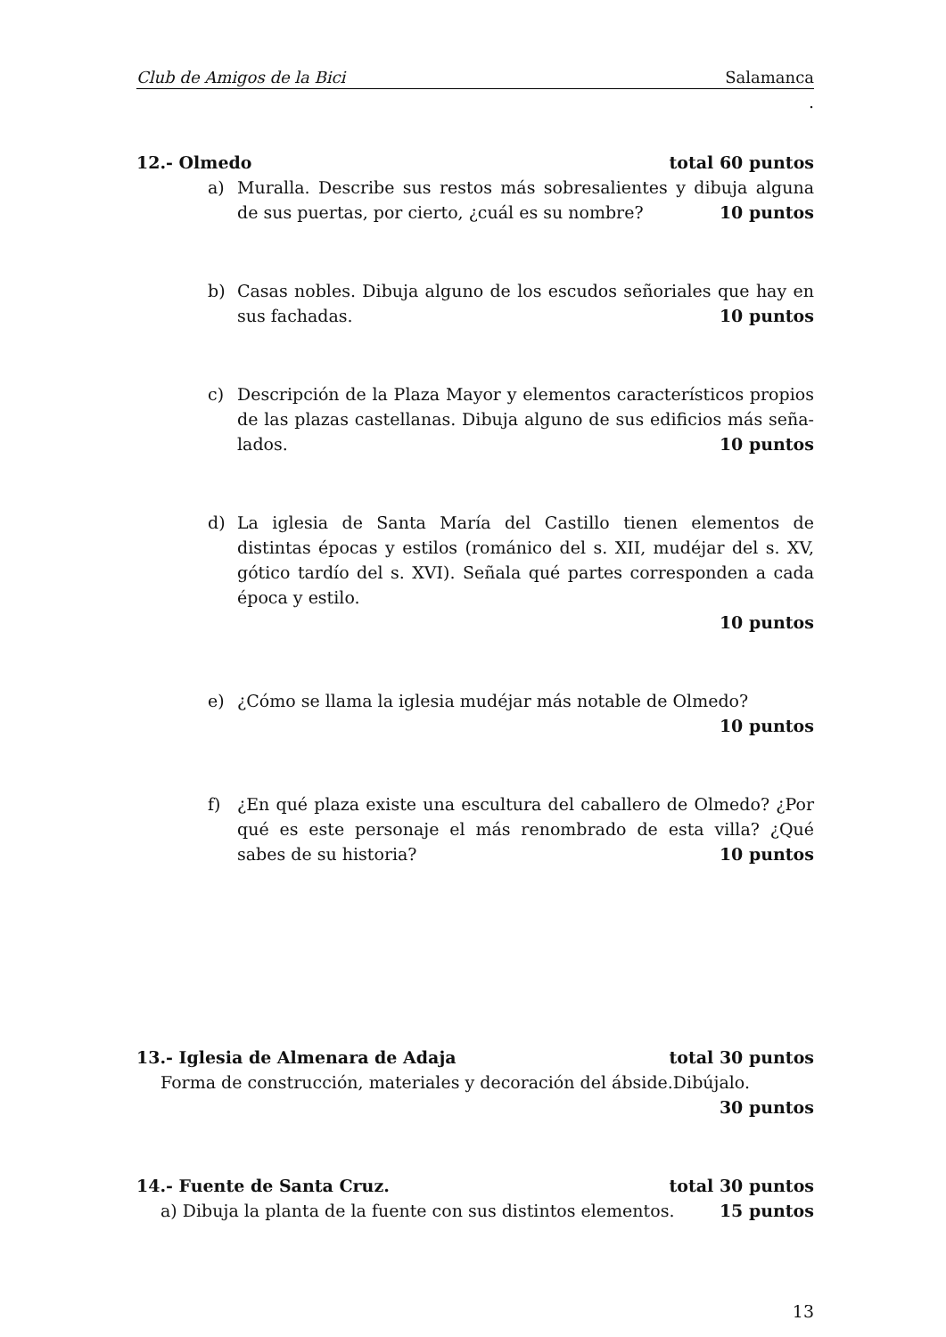Club de Amigos de la Bici Salamanca
.
12.- Olmedo total 60 puntos
a) Muralla. Describe sus restos más sobresalientes y dibuja alguna de sus puertas, por cierto, ¿cuál es su nombre? 10 puntos
b) Casas nobles. Dibuja alguno de los escudos señoriales que hay en sus fachadas. 10 puntos
c) Descripción de la Plaza Mayor y elementos característicos propios de las plazas castellanas. Dibuja alguno de sus edificios más seña­lados. 10 puntos
d) La iglesia de Santa María del Castillo tienen elementos de distintas épocas y estilos (románico del s. XII, mudéjar del s. XV, gótico tard­ío del s. XVI). Señala qué partes corresponden a cada época y estilo.
10 puntos
e) ¿Cómo se llama la iglesia mudéjar más notable de Olmedo?
10 puntos
f) ¿En qué plaza existe una escultura del caballero de Olmedo? ¿Por qué es este personaje el más renombrado de esta villa? ¿Qué sabes de su historia? 10 puntos
13.- Iglesia de Almenara de Adaja total 30 puntos
Forma de construcción, materiales y decoración del ábside.Dibújalo.
30 puntos
14.- Fuente de Santa Cruz. total 30 puntos
a) Dibuja la planta de la fuente con sus distintos elementos. 15 puntos
13